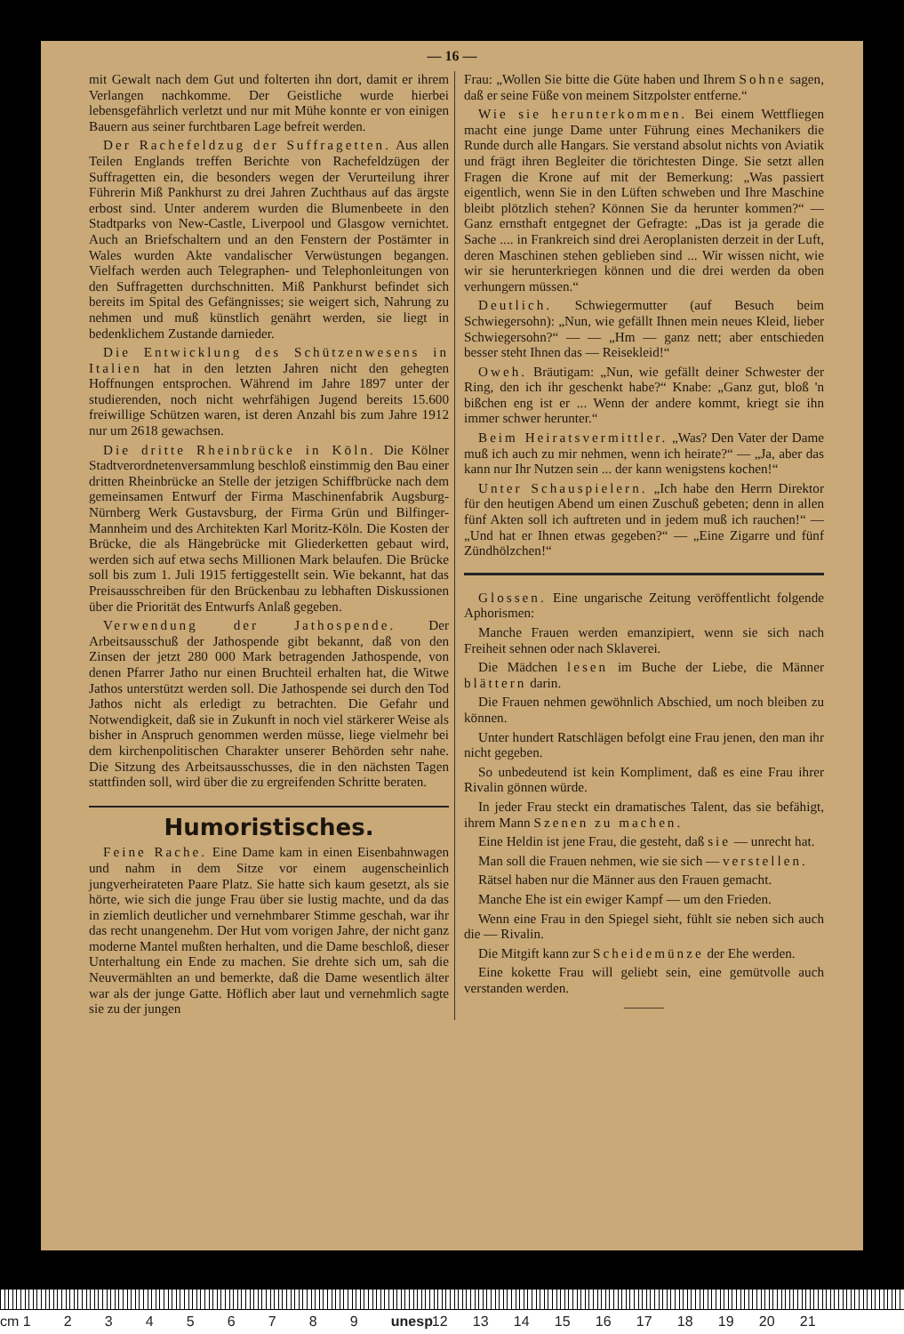— 16 —
mit Gewalt nach dem Gut und folterten ihn dort, damit er ihrem Verlangen nachkomme. Der Geistliche wurde hierbei lebensgefährlich verletzt und nur mit Mühe konnte er von einigen Bauern aus seiner furchtbaren Lage befreit werden.
Der Rachefeldzug der Suffragetten. Aus allen Teilen Englands treffen Berichte von Rachefeldzügen der Suffragetten ein, die besonders wegen der Verurteilung ihrer Führerin Miß Pankhurst zu drei Jahren Zuchthaus auf das ärgste erbost sind. Unter anderem wurden die Blumenbeete in den Stadtparks von New-Castle, Liverpool und Glasgow vernichtet. Auch an Briefschaltern und an den Fenstern der Postämter in Wales wurden Akte vandalischer Verwüstungen begangen. Vielfach werden auch Telegraphen- und Telephonleitungen von den Suffragetten durchschnitten. Miß Pankhurst befindet sich bereits im Spital des Gefängnisses; sie weigert sich, Nahrung zu nehmen und muß künstlich genährt werden, sie liegt in bedenklichem Zustande darnieder.
Die Entwicklung des Schützenwesens in Italien hat in den letzten Jahren nicht den gehegten Hoffnungen entsprochen. Während im Jahre 1897 unter der studierenden, noch nicht wehrfähigen Jugend bereits 15.600 freiwillige Schützen waren, ist deren Anzahl bis zum Jahre 1912 nur um 2618 gewachsen.
Die dritte Rheinbrücke in Köln. Die Kölner Stadtverordnetenversammlung beschloß einstimmig den Bau einer dritten Rheinbrücke an Stelle der jetzigen Schiffbrücke nach dem gemeinsamen Entwurf der Firma Maschinenfabrik Augsburg-Nürnberg Werk Gustavsburg, der Firma Grün und Bilfinger-Mannheim und des Architekten Karl Moritz-Köln. Die Kosten der Brücke, die als Hängebrücke mit Gliederketten gebaut wird, werden sich auf etwa sechs Millionen Mark belaufen. Die Brücke soll bis zum 1. Juli 1915 fertiggestellt sein. Wie bekannt, hat das Preisausschreiben für den Brückenbau zu lebhaften Diskussionen über die Priorität des Entwurfs Anlaß gegeben.
Verwendung der Jathospende. Der Arbeitsausschuß der Jathospende gibt bekannt, daß von den Zinsen der jetzt 280 000 Mark betragenden Jathospende, von denen Pfarrer Jatho nur einen Bruchteil erhalten hat, die Witwe Jathos unterstützt werden soll. Die Jathospende sei durch den Tod Jathos nicht als erledigt zu betrachten. Die Gefahr und Notwendigkeit, daß sie in Zukunft in noch viel stärkerer Weise als bisher in Anspruch genommen werden müsse, liege vielmehr bei dem kirchenpolitischen Charakter unserer Behörden sehr nahe. Die Sitzung des Arbeitsausschusses, die in den nächsten Tagen stattfinden soll, wird über die zu ergreifenden Schritte beraten.
Humoristisches.
Feine Rache. Eine Dame kam in einen Eisenbahnwagen und nahm in dem Sitze vor einem augenscheinlich jungverheirateten Paare Platz. Sie hatte sich kaum gesetzt, als sie hörte, wie sich die junge Frau über sie lustig machte, und da das in ziemlich deutlicher und vernehmbarer Stimme geschah, war ihr das recht unangenehm. Der Hut vom vorigen Jahre, der nicht ganz moderne Mantel mußten herhalten, und die Dame beschloß, dieser Unterhaltung ein Ende zu machen. Sie drehte sich um, sah die Neuvermählten an und bemerkte, daß die Dame wesentlich älter war als der junge Gatte. Höflich aber laut und vernehmlich sagte sie zu der jungen
Frau: „Wollen Sie bitte die Güte haben und Ihrem Sohne sagen, daß er seine Füße von meinem Sitzpolster entferne.“
Wie sie herunterkommen. Bei einem Wettfliegen macht eine junge Dame unter Führung eines Mechanikers die Runde durch alle Hangars. Sie verstand absolut nichts von Aviatik und frägt ihren Begleiter die törichtesten Dinge. Sie setzt allen Fragen die Krone auf mit der Bemerkung: „Was passiert eigentlich, wenn Sie in den Lüften schweben und Ihre Maschine bleibt plötzlich stehen? Können Sie da herunter kommen?“ — Ganz ernsthaft entgegnet der Gefragte: „Das ist ja gerade die Sache .... in Frankreich sind drei Aeroplanisten derzeit in der Luft, deren Maschinen stehen geblieben sind ... Wir wissen nicht, wie wir sie herunterkriegen können und die drei werden da oben verhungern müssen.“
Deutlich. Schwiegermutter (auf Besuch beim Schwiegersohn): „Nun, wie gefällt Ihnen mein neues Kleid, lieber Schwiegersohn?“ — — „Hm — ganz nett; aber entschieden besser steht Ihnen das — Reisekleid!“
Oweh. Bräutigam: „Nun, wie gefällt deiner Schwester der Ring, den ich ihr geschenkt habe?“ Knabe: „Ganz gut, bloß 'n bißchen eng ist er ... Wenn der andere kommt, kriegt sie ihn immer schwer herunter.“
Beim Heiratsvermittler. „Was? Den Vater der Dame muß ich auch zu mir nehmen, wenn ich heirate?“ — „Ja, aber das kann nur Ihr Nutzen sein ... der kann wenigstens kochen!“
Unter Schauspielern. „Ich habe den Herrn Direktor für den heutigen Abend um einen Zuschuß gebeten; denn in allen fünf Akten soll ich auftreten und in jedem muß ich rauchen!“ — „Und hat er Ihnen etwas gegeben?“ — „Eine Zigarre und fünf Zündhölzchen!“
Glossen. Eine ungarische Zeitung veröffentlicht folgende Aphorismen:
Manche Frauen werden emanzipiert, wenn sie sich nach Freiheit sehnen oder nach Sklaverei.
Die Mädchen lesen im Buche der Liebe, die Männer blättern darin.
Die Frauen nehmen gewöhnlich Abschied, um noch bleiben zu können.
Unter hundert Ratschlägen befolgt eine Frau jenen, den man ihr nicht gegeben.
So unbedeutend ist kein Kompliment, daß es eine Frau ihrer Rivalin gönnen würde.
In jeder Frau steckt ein dramatisches Talent, das sie befähigt, ihrem Mann Szenen zu machen.
Eine Heldin ist jene Frau, die gesteht, daß sie — unrecht hat.
Man soll die Frauen nehmen, wie sie sich — verstellen.
Rätsel haben nur die Männer aus den Frauen gemacht.
Manche Ehe ist ein ewiger Kampf — um den Frieden.
Wenn eine Frau in den Spiegel sieht, fühlt sie neben sich auch die — Rivalin.
Die Mitgift kann zur Scheidemünze der Ehe werden.
Eine kokette Frau will geliebt sein, eine gemütvolle auch verstanden werden.
———
cm 123456789 unesp 12 13 14 15 16 17 18 19 20 21